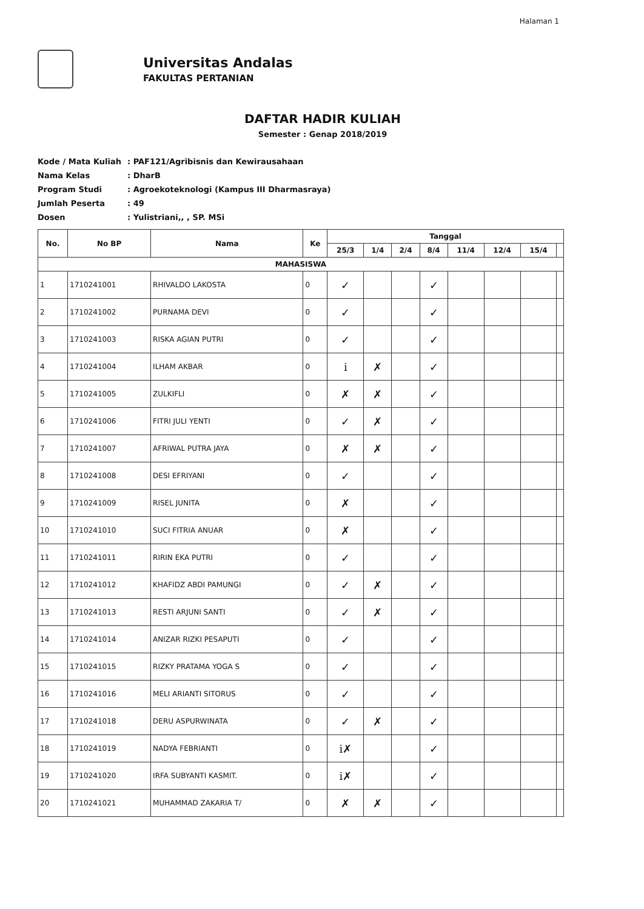Halaman 1
Universitas Andalas
FAKULTAS PERTANIAN
DAFTAR HADIR KULIAH
Semester : Genap 2018/2019
Kode / Mata Kuliah: PAF121/Agribisnis dan Kewirausahaan
Nama Kelas: DharB
Program Studi: Agroekoteknologi (Kampus III Dharmasraya)
Jumlah Peserta: 49
Dosen: Yulistriani,, , SP. MSi
| No. | No BP | Nama | Ke | Tanggal | | | | | | | |
| --- | --- | --- | --- | --- | --- | --- | --- | --- | --- | --- | --- |
| | | | | 25/3 | 1/4 | 2/4 | 8/4 | 11/4 | 12/4 | 15/4 | |
| MAHASISWA | | | | | | | | | | | |
| 1 | 1710241001 | RHIVALDO LAKOSTA | 0 | ✓ | | | ✓ | | | | |
| 2 | 1710241002 | PURNAMA DEVI | 0 | ✓ | | | ✓ | | | | |
| 3 | 1710241003 | RISKA AGIAN PUTRI | 0 | ✓ | | | ✓ | | | | |
| 4 | 1710241004 | ILHAM AKBAR | 0 | i | ✗ | | ✓ | | | | |
| 5 | 1710241005 | ZULKIFLI | 0 | ✗ | ✗ | | ✓ | | | | |
| 6 | 1710241006 | FITRI JULI YENTI | 0 | ✓ | ✗ | | ✓ | | | | |
| 7 | 1710241007 | AFRIWAL PUTRA JAYA | 0 | ✗ | ✗ | | ✓ | | | | |
| 8 | 1710241008 | DESI EFRIYANI | 0 | ✓ | | | ✓ | | | | |
| 9 | 1710241009 | RISEL JUNITA | 0 | ✗ | | | ✓ | | | | |
| 10 | 1710241010 | SUCI FITRIA ANUAR | 0 | ✗ | | | ✓ | | | | |
| 11 | 1710241011 | RIRIN EKA PUTRI | 0 | ✓ | | | ✓ | | | | |
| 12 | 1710241012 | KHAFIDZ ABDI PAMUNGI | 0 | ✓ | ✗ | | ✓ | | | | |
| 13 | 1710241013 | RESTI ARJUNI SANTI | 0 | ✓ | ✗ | | ✓ | | | | |
| 14 | 1710241014 | ANIZAR RIZKI PESAPUTI | 0 | ✓ | | | ✓ | | | | |
| 15 | 1710241015 | RIZKY PRATAMA YOGA S | 0 | ✓ | | | ✓ | | | | |
| 16 | 1710241016 | MELI ARIANTI SITORUS | 0 | ✓ | | | ✓ | | | | |
| 17 | 1710241018 | DERU ASPURWINATA | 0 | ✓ | ✗ | | ✓ | | | | |
| 18 | 1710241019 | NADYA FEBRIANTI | 0 | i✗ | | | ✓ | | | | |
| 19 | 1710241020 | IRFA SUBYANTI KASMIT. | 0 | i✗ | | | ✓ | | | | |
| 20 | 1710241021 | MUHAMMAD ZAKARIA T/ | 0 | ✗ | ✗ | | ✓ | | | | |